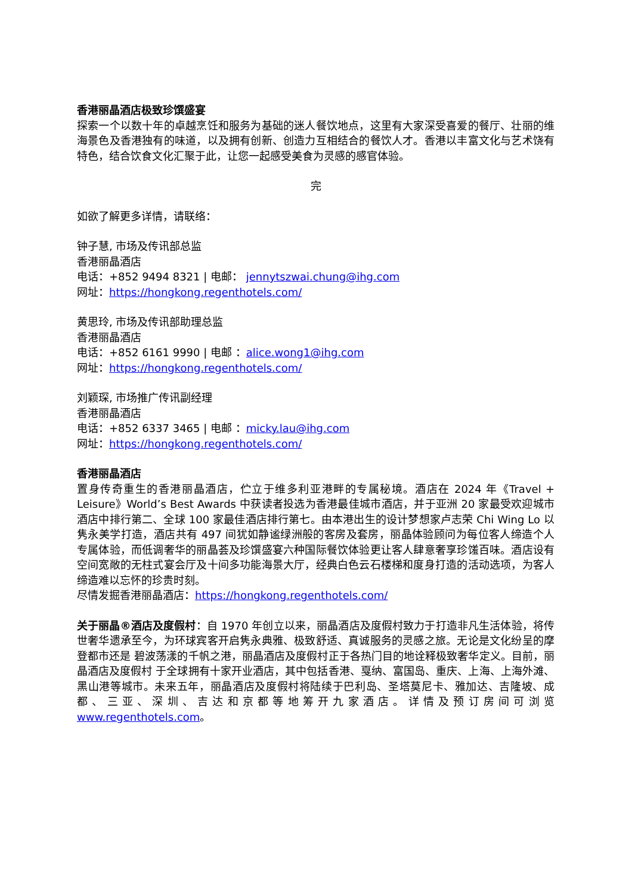香港丽晶酒店极致珍馔盛宴
探索一个以数十年的卓越烹饪和服务为基础的迷人餐饮地点，这里有大家深受喜爱的餐厅、壮丽的维海景色及香港独有的味道，以及拥有创新、创造力互相结合的餐饮人才。香港以丰富文化与艺术饶有特色，结合饮食文化汇聚于此，让您一起感受美食为灵感的感官体验。
完
如欲了解更多详情，请联络：
钟子慧, 市场及传讯部总监
香港丽晶酒店
电话：+852 9494 8321 | 电邮： jennytszwai.chung@ihg.com
网址：https://hongkong.regenthotels.com/
黄思玲, 市场及传讯部助理总监
香港丽晶酒店
电话：+852 6161 9990 | 电邮 ：alice.wong1@ihg.com
网址：https://hongkong.regenthotels.com/
刘颖琛, 市场推广传讯副经理
香港丽晶酒店
电话：+852 6337 3465 | 电邮 ：micky.lau@ihg.com
网址：https://hongkong.regenthotels.com/
香港丽晶酒店
置身传奇重生的香港丽晶酒店，伫立于维多利亚港畔的专属秘境。酒店在 2024 年《Travel + Leisure》World’s Best Awards 中获读者投选为香港最佳城市酒店，并于亚洲 20 家最受欢迎城市酒店中排行第二、全球 100 家最佳酒店排行第七。由本港出生的设计梦想家卢志荣 Chi Wing Lo 以隽永美学打造，酒店共有 497 间犹如静谧绿洲般的客房及套房，丽晶体验顾问为每位客人缔造个人专属体验，而低调奢华的丽晶荟及珍馔盛宴六种国际餐饮体验更让客人肆意奢享珍馐百味。酒店设有空间宽敞的无柱式宴会厅及十间多功能海景大厅，经典白色云石楼梯和度身打造的活动选项，为客人缔造难以忘怀的珍贵时刻。
尽情发掘香港丽晶酒店：https://hongkong.regenthotels.com/
关于丽晶®酒店及度假村：自 1970 年创立以来，丽晶酒店及度假村致力于打造非凡生活体验，将传世奢华遗承至今，为环球宾客开启隽永典雅、极致舒适、真诚服务的灵感之旅。无论是文化纷呈的摩登都市还是 碧波荡漾的千帆之港，丽晶酒店及度假村正于各热门目的地诠释极致奢华定义。目前，丽晶酒店及度假村 于全球拥有十家开业酒店，其中包括香港、戛纳、富国岛、重庆、上海、上海外滩、黑山港等城市。未来五年，丽晶酒店及度假村将陆续于巴利岛、圣塔莫尼卡、雅加达、吉隆坡、成都、三亚、深圳、吉达和京都等地筹开九家酒店。详情及预订房间可浏览 www.regenthotels.com。